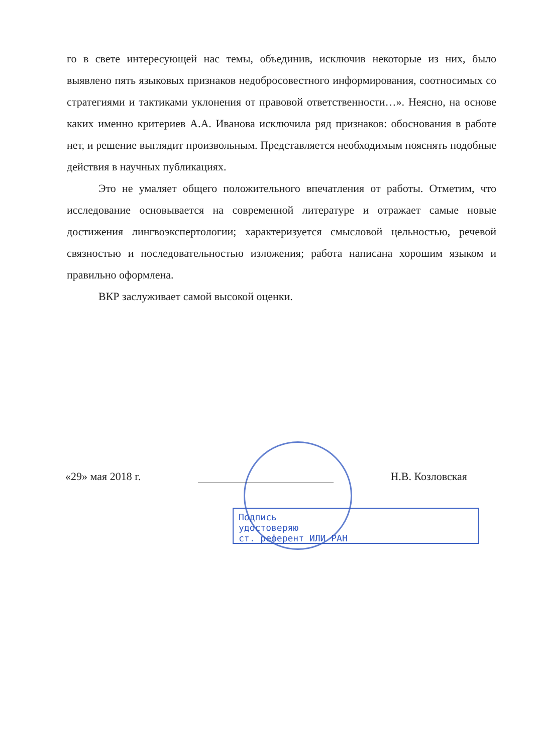го в свете интересующей нас темы, объединив, исключив некоторые из них, было выявлено пять языковых признаков недобросовестного информирования, соотносимых со стратегиями и тактиками уклонения от правовой ответственности…». Неясно, на основе каких именно критериев А.А. Иванова исключила ряд признаков: обоснования в работе нет, и решение выглядит произвольным. Представляется необходимым пояснять подобные действия в научных публикациях.
Это не умаляет общего положительного впечатления от работы. Отметим, что исследование основывается на современной литературе и отражает самые новые достижения лингвоэкспертологии; характеризуется смысловой цельностью, речевой связностью и последовательностью изложения; работа написана хорошим языком и правильно оформлена.
ВКР заслуживает самой высокой оценки.
«29» мая 2018 г. Н.В. Козловская
Подпись
удостоверяю
ст. референт ИЛИ РАН